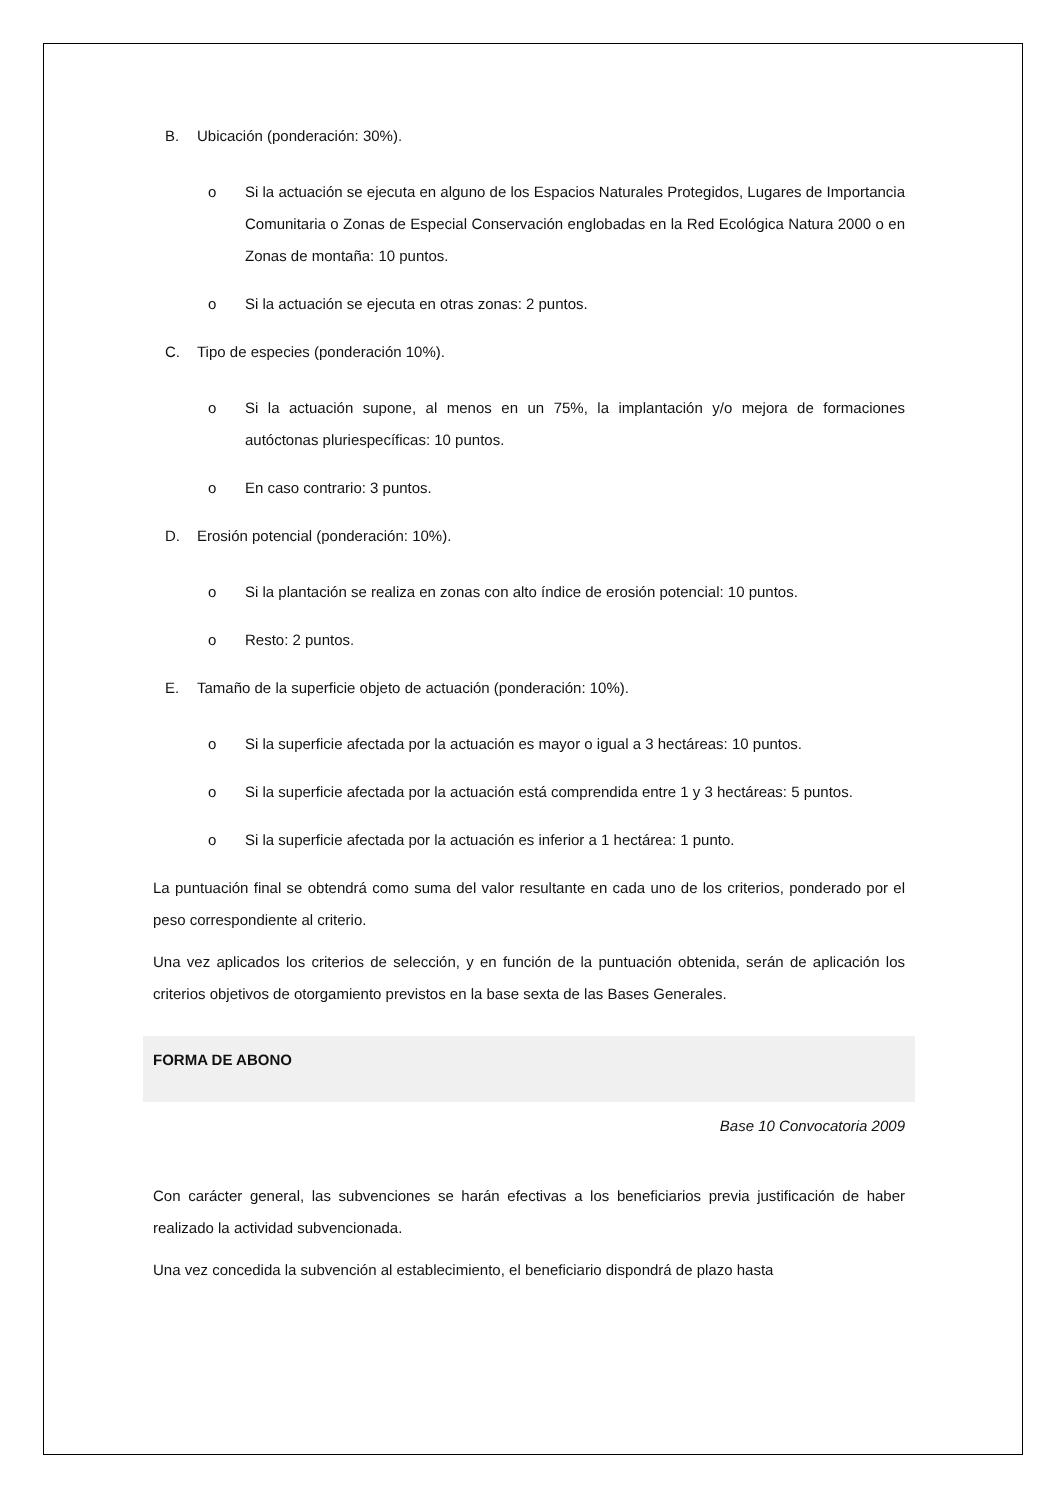B. Ubicación (ponderación: 30%).
o Si la actuación se ejecuta en alguno de los Espacios Naturales Protegidos, Lugares de Importancia Comunitaria o Zonas de Especial Conservación englobadas en la Red Ecológica Natura 2000 o en Zonas de montaña: 10 puntos.
o Si la actuación se ejecuta en otras zonas: 2 puntos.
C. Tipo de especies (ponderación 10%).
o Si la actuación supone, al menos en un 75%, la implantación y/o mejora de formaciones autóctonas pluriespecíficas: 10 puntos.
o En caso contrario: 3 puntos.
D. Erosión potencial (ponderación: 10%).
o Si la plantación se realiza en zonas con alto índice de erosión potencial: 10 puntos.
o Resto: 2 puntos.
E. Tamaño de la superficie objeto de actuación (ponderación: 10%).
o Si la superficie afectada por la actuación es mayor o igual a 3 hectáreas: 10 puntos.
o Si la superficie afectada por la actuación está comprendida entre 1 y 3 hectáreas: 5 puntos.
o Si la superficie afectada por la actuación es inferior a 1 hectárea: 1 punto.
La puntuación final se obtendrá como suma del valor resultante en cada uno de los criterios, ponderado por el peso correspondiente al criterio.
Una vez aplicados los criterios de selección, y en función de la puntuación obtenida, serán de aplicación los criterios objetivos de otorgamiento previstos en la base sexta de las Bases Generales.
FORMA DE ABONO
Base 10 Convocatoria 2009
Con carácter general, las subvenciones se harán efectivas a los beneficiarios previa justificación de haber realizado la actividad subvencionada.
Una vez concedida la subvención al establecimiento, el beneficiario dispondrá de plazo hasta